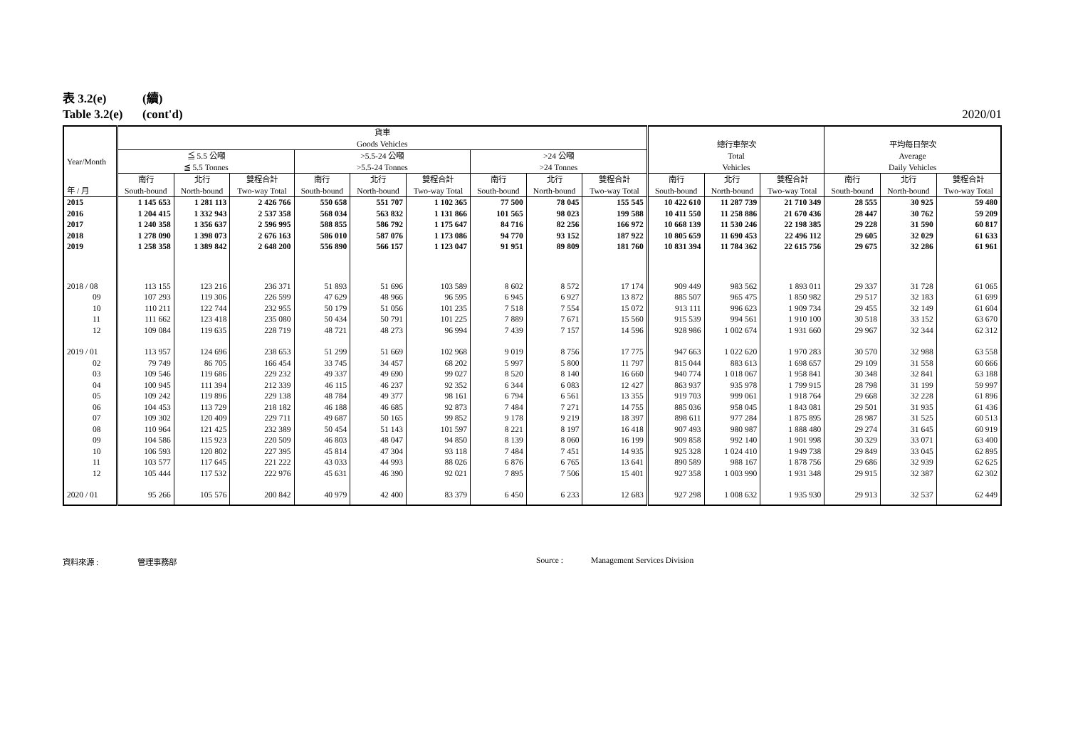表 3.2(e) (續)
Table 3.2(e) (cont'd) 2020/01
| 年 / 月 | 貨車 Goods Vehicles | | | | | | | | | 總行車架次 Total Vehicles | | | 平均每日架次 Average Daily Vehicles | | |
| --- | --- | --- | --- | --- | --- | --- | --- | --- | --- | --- | --- | --- | --- | --- | --- |
| | ≦ 5.5 公噸 ≦ 5.5 Tonnes | | | >5.5-24 公噸 >5.5-24 Tonnes | | | >24 公噸 >24 Tonnes | | | | | | | | |
| | 南行 South-bound | 北行 North-bound | 雙程合計 Two-way Total | 南行 South-bound | 北行 North-bound | 雙程合計 Two-way Total | 南行 South-bound | 北行 North-bound | 雙程合計 Two-way Total | 南行 South-bound | 北行 North-bound | 雙程合計 Two-way Total | 南行 South-bound | 北行 North-bound | 雙程合計 Two-way Total |
| Year/Month | | | | | | | | | | | | | | | |
| 2015 | 1 145 653 | 1 281 113 | 2 426 766 | 550 658 | 551 707 | 1 102 365 | 77 500 | 78 045 | 155 545 | 10 422 610 | 11 287 739 | 21 710 349 | 28 555 | 30 925 | 59 480 |
| 2016 | 1 204 415 | 1 332 943 | 2 537 358 | 568 034 | 563 832 | 1 131 866 | 101 565 | 98 023 | 199 588 | 10 411 550 | 11 258 886 | 21 670 436 | 28 447 | 30 762 | 59 209 |
| 2017 | 1 240 358 | 1 356 637 | 2 596 995 | 588 855 | 586 792 | 1 175 647 | 84 716 | 82 256 | 166 972 | 10 668 139 | 11 530 246 | 22 198 385 | 29 228 | 31 590 | 60 817 |
| 2018 | 1 278 090 | 1 398 073 | 2 676 163 | 586 010 | 587 076 | 1 173 086 | 94 770 | 93 152 | 187 922 | 10 805 659 | 11 690 453 | 22 496 112 | 29 605 | 32 029 | 61 633 |
| 2019 | 1 258 358 | 1 389 842 | 2 648 200 | 556 890 | 566 157 | 1 123 047 | 91 951 | 89 809 | 181 760 | 10 831 394 | 11 784 362 | 22 615 756 | 29 675 | 32 286 | 61 961 |
| 2018 / 08 | 113 155 | 123 216 | 236 371 | 51 893 | 51 696 | 103 589 | 8 602 | 8 572 | 17 174 | 909 449 | 983 562 | 1 893 011 | 29 337 | 31 728 | 61 065 |
| 09 | 107 293 | 119 306 | 226 599 | 47 629 | 48 966 | 96 595 | 6 945 | 6 927 | 13 872 | 885 507 | 965 475 | 1 850 982 | 29 517 | 32 183 | 61 699 |
| 10 | 110 211 | 122 744 | 232 955 | 50 179 | 51 056 | 101 235 | 7 518 | 7 554 | 15 072 | 913 111 | 996 623 | 1 909 734 | 29 455 | 32 149 | 61 604 |
| 11 | 111 662 | 123 418 | 235 080 | 50 434 | 50 791 | 101 225 | 7 889 | 7 671 | 15 560 | 915 539 | 994 561 | 1 910 100 | 30 518 | 33 152 | 63 670 |
| 12 | 109 084 | 119 635 | 228 719 | 48 721 | 48 273 | 96 994 | 7 439 | 7 157 | 14 596 | 928 986 | 1 002 674 | 1 931 660 | 29 967 | 32 344 | 62 312 |
| 2019 / 01 | 113 957 | 124 696 | 238 653 | 51 299 | 51 669 | 102 968 | 9 019 | 8 756 | 17 775 | 947 663 | 1 022 620 | 1 970 283 | 30 570 | 32 988 | 63 558 |
| 02 | 79 749 | 86 705 | 166 454 | 33 745 | 34 457 | 68 202 | 5 997 | 5 800 | 11 797 | 815 044 | 883 613 | 1 698 657 | 29 109 | 31 558 | 60 666 |
| 03 | 109 546 | 119 686 | 229 232 | 49 337 | 49 690 | 99 027 | 8 520 | 8 140 | 16 660 | 940 774 | 1 018 067 | 1 958 841 | 30 348 | 32 841 | 63 188 |
| 04 | 100 945 | 111 394 | 212 339 | 46 115 | 46 237 | 92 352 | 6 344 | 6 083 | 12 427 | 863 937 | 935 978 | 1 799 915 | 28 798 | 31 199 | 59 997 |
| 05 | 109 242 | 119 896 | 229 138 | 48 784 | 49 377 | 98 161 | 6 794 | 6 561 | 13 355 | 919 703 | 999 061 | 1 918 764 | 29 668 | 32 228 | 61 896 |
| 06 | 104 453 | 113 729 | 218 182 | 46 188 | 46 685 | 92 873 | 7 484 | 7 271 | 14 755 | 885 036 | 958 045 | 1 843 081 | 29 501 | 31 935 | 61 436 |
| 07 | 109 302 | 120 409 | 229 711 | 49 687 | 50 165 | 99 852 | 9 178 | 9 219 | 18 397 | 898 611 | 977 284 | 1 875 895 | 28 987 | 31 525 | 60 513 |
| 08 | 110 964 | 121 425 | 232 389 | 50 454 | 51 143 | 101 597 | 8 221 | 8 197 | 16 418 | 907 493 | 980 987 | 1 888 480 | 29 274 | 31 645 | 60 919 |
| 09 | 104 586 | 115 923 | 220 509 | 46 803 | 48 047 | 94 850 | 8 139 | 8 060 | 16 199 | 909 858 | 992 140 | 1 901 998 | 30 329 | 33 071 | 63 400 |
| 10 | 106 593 | 120 802 | 227 395 | 45 814 | 47 304 | 93 118 | 7 484 | 7 451 | 14 935 | 925 328 | 1 024 410 | 1 949 738 | 29 849 | 33 045 | 62 895 |
| 11 | 103 577 | 117 645 | 221 222 | 43 033 | 44 993 | 88 026 | 6 876 | 6 765 | 13 641 | 890 589 | 988 167 | 1 878 756 | 29 686 | 32 939 | 62 625 |
| 12 | 105 444 | 117 532 | 222 976 | 45 631 | 46 390 | 92 021 | 7 895 | 7 506 | 15 401 | 927 358 | 1 003 990 | 1 931 348 | 29 915 | 32 387 | 62 302 |
| 2020 / 01 | 95 266 | 105 576 | 200 842 | 40 979 | 42 400 | 83 379 | 6 450 | 6 233 | 12 683 | 927 298 | 1 008 632 | 1 935 930 | 29 913 | 32 537 | 62 449 |
資料來源 : 管理事務部 Source : Management Services Division